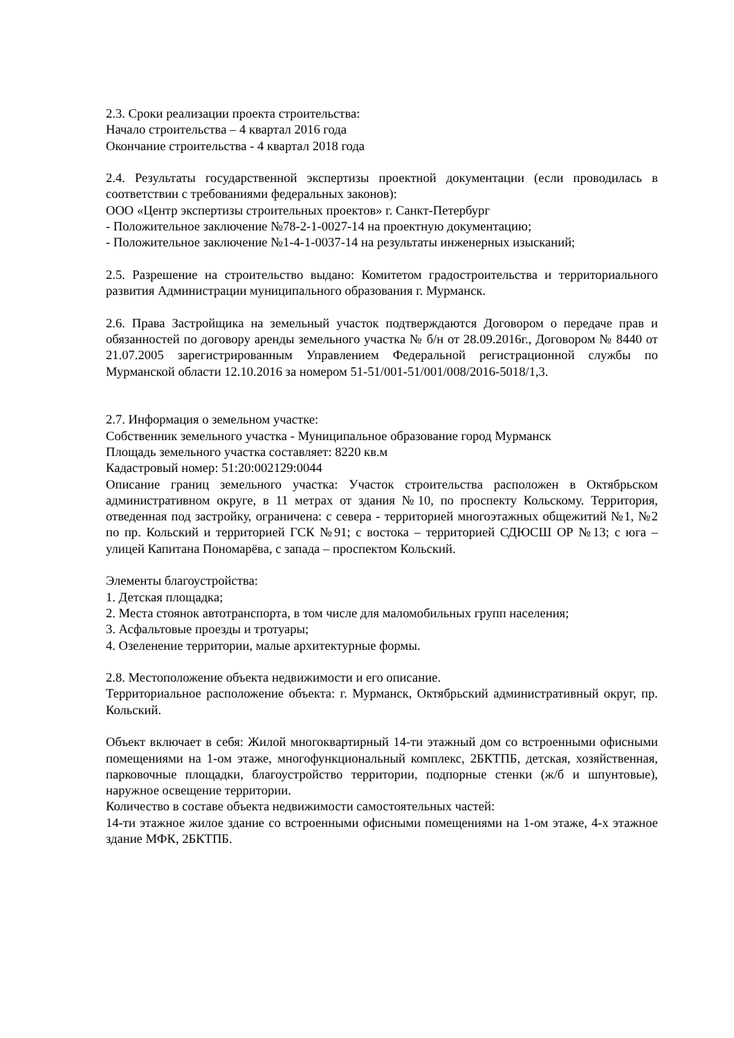2.3. Сроки реализации проекта строительства:
Начало строительства – 4 квартал 2016 года
Окончание строительства - 4 квартал 2018 года
2.4. Результаты государственной экспертизы проектной документации (если проводилась в соответствии с требованиями федеральных законов):
ООО «Центр экспертизы строительных проектов» г. Санкт-Петербург
- Положительное заключение №78-2-1-0027-14 на проектную документацию;
- Положительное заключение №1-4-1-0037-14 на результаты инженерных изысканий;
2.5. Разрешение на строительство выдано: Комитетом градостроительства и территориального развития Администрации муниципального образования г. Мурманск.
2.6. Права Застройщика на земельный участок подтверждаются Договором о передаче прав и обязанностей по договору аренды земельного участка № б/н от 28.09.2016г., Договором № 8440 от 21.07.2005 зарегистрированным Управлением Федеральной регистрационной службы по Мурманской области 12.10.2016 за номером 51-51/001-51/001/008/2016-5018/1,3.
2.7. Информация о земельном участке:
Собственник земельного участка - Муниципальное образование город Мурманск
Площадь земельного участка составляет: 8220 кв.м
Кадастровый номер: 51:20:002129:0044
Описание границ земельного участка: Участок строительства расположен в Октябрьском административном округе, в 11 метрах от здания №10, по проспекту Кольскому. Территория, отведенная под застройку, ограничена: с севера - территорией многоэтажных общежитий №1, №2 по пр. Кольский и территорией ГСК №91; с востока – территорией СДЮСШ ОР №13; с юга – улицей Капитана Пономарёва, с запада – проспектом Кольский.
Элементы благоустройства:
1. Детская площадка;
2. Места стоянок автотранспорта, в том числе для маломобильных групп населения;
3. Асфальтовые проезды и тротуары;
4. Озеленение территории, малые архитектурные формы.
2.8. Местоположение объекта недвижимости и его описание.
Территориальное расположение объекта: г. Мурманск, Октябрьский административный округ, пр. Кольский.
Объект включает в себя: Жилой многоквартирный 14-ти этажный дом со встроенными офисными помещениями на 1-ом этаже, многофункциональный комплекс, 2БКТПБ, детская, хозяйственная, парковочные площадки, благоустройство территории, подпорные стенки (ж/б и шпунтовые), наружное освещение территории.
Количество в составе объекта недвижимости самостоятельных частей:
14-ти этажное жилое здание со встроенными офисными помещениями на 1-ом этаже, 4-х этажное здание МФК, 2БКТПБ.